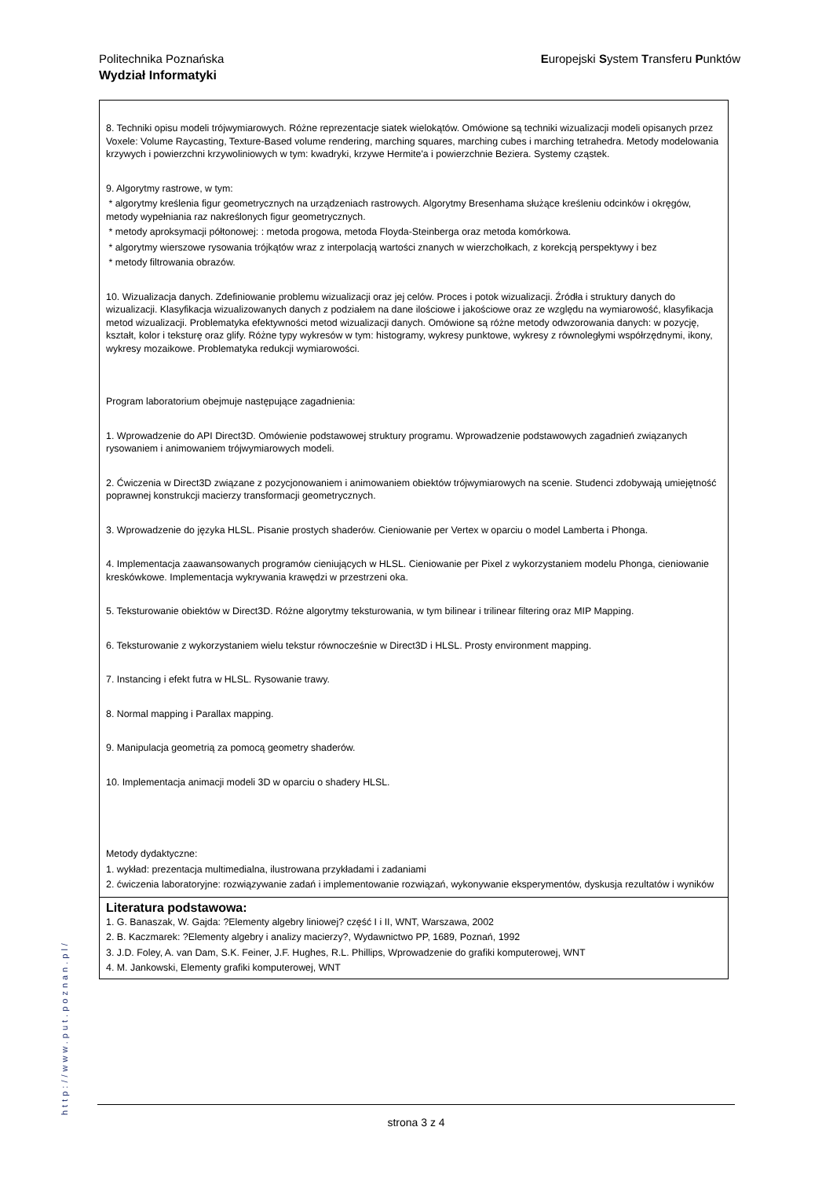Europejski System Transferu Punktów Politechnika Poznańska
Wydział Informatyki
8. Techniki opisu modeli trójwymiarowych. Różne reprezentacje siatek wielokątów. Omówione są techniki wizualizacji modeli opisanych przez Voxele: Volume Raycasting, Texture-Based volume rendering, marching squares, marching cubes i marching tetrahedra. Metody modelowania krzywych i powierzchni krzywoliniowych w tym: kwadryki, krzywe Hermite'a i powierzchnie Beziera. Systemy cząstek.
9. Algorytmy rastrowe, w tym:
* algorytmy kreślenia figur geometrycznych na urządzeniach rastrowych. Algorytmy Bresenhama służące kreśleniu odcinków i okręgów, metody wypełniania raz nakreślonych figur geometrycznych.
* metody aproksymacji półtonowej: : metoda progowa, metoda Floyda-Steinberga oraz metoda komórkowa.
* algorytmy wierszowe rysowania trójkątów wraz z interpolacją wartości znanych w wierzchołkach, z korekcją perspektywy i bez
* metody filtrowania obrazów.
10. Wizualizacja danych. Zdefiniowanie problemu wizualizacji oraz jej celów. Proces i potok wizualizacji. Źródła i struktury danych do wizualizacji. Klasyfikacja wizualizowanych danych z podziałem na dane ilościowe i jakościowe oraz ze względu na wymiarowość, klasyfikacja metod wizualizacji. Problematyka efektywności metod wizualizacji danych. Omówione są różne metody odwzorowania danych: w pozycję, kształt, kolor i teksturę oraz glify. Różne typy wykresów w tym: histogramy, wykresy punktowe, wykresy z równoległymi współrzędnymi, ikony, wykresy mozaikowe. Problematyka redukcji wymiarowości.
Program laboratorium obejmuje następujące zagadnienia:
1. Wprowadzenie do API Direct3D. Omówienie podstawowej struktury programu. Wprowadzenie podstawowych zagadnień związanych rysowaniem i animowaniem trójwymiarowych modeli.
2. Ćwiczenia w Direct3D związane z pozycjonowaniem i animowaniem obiektów trójwymiarowych na scenie. Studenci zdobywają umiejętność poprawnej konstrukcji macierzy transformacji geometrycznych.
3. Wprowadzenie do języka HLSL. Pisanie prostych shaderów. Cieniowanie per Vertex w oparciu o model Lamberta i Phonga.
4. Implementacja zaawansowanych programów cieniujących w HLSL. Cieniowanie per Pixel z wykorzystaniem modelu Phonga, cieniowanie kreskówkowe. Implementacja wykrywania krawędzi w przestrzeni oka.
5. Teksturowanie obiektów w Direct3D. Różne algorytmy teksturowania, w tym bilinear i trilinear filtering oraz MIP Mapping.
6. Teksturowanie z wykorzystaniem wielu tekstur równocześnie w Direct3D i HLSL. Prosty environment mapping.
7. Instancing i efekt futra w HLSL. Rysowanie trawy.
8. Normal mapping i Parallax mapping.
9. Manipulacja geometrią za pomocą geometry shaderów.
10. Implementacja animacji modeli 3D w oparciu o shadery HLSL.
Metody dydaktyczne:
1. wykład: prezentacja multimedialna, ilustrowana przykładami i zadaniami
2. ćwiczenia laboratoryjne: rozwiązywanie zadań i implementowanie rozwiązań, wykonywanie eksperymentów, dyskusja rezultatów i wyników
Literatura podstawowa:
1. G. Banaszak, W. Gajda: ?Elementy algebry liniowej? część I i II, WNT, Warszawa, 2002
2. B. Kaczmarek: ?Elementy algebry i analizy macierzy?, Wydawnictwo PP, 1689, Poznań, 1992
3. J.D. Foley, A. van Dam, S.K. Feiner, J.F. Hughes, R.L. Phillips, Wprowadzenie do grafiki komputerowej, WNT
4. M. Jankowski, Elementy grafiki komputerowej, WNT
http://www.put.poznan.pl/
strona 3 z 4